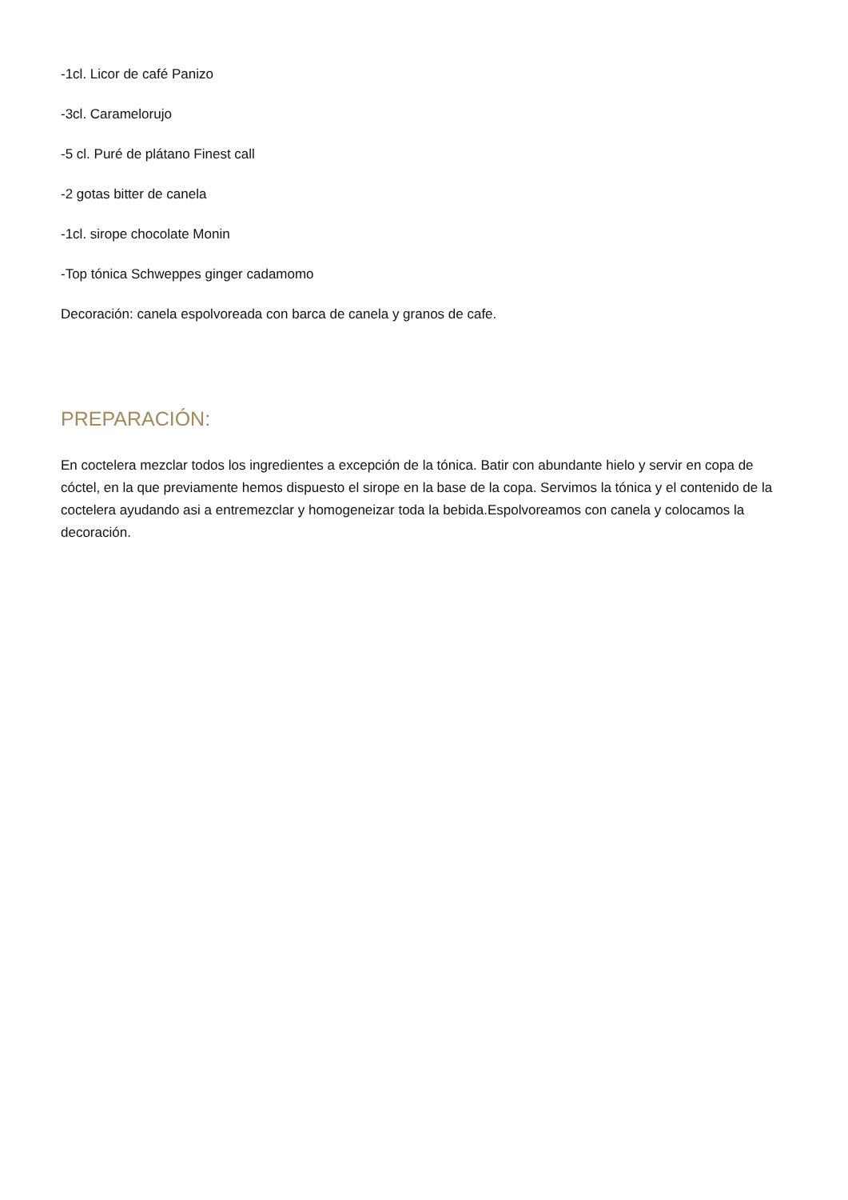-1cl. Licor de café Panizo
-3cl. Caramelorujo
-5 cl. Puré de plátano Finest call
-2 gotas bitter de canela
-1cl. sirope chocolate Monin
-Top tónica Schweppes ginger cadamomo
Decoración: canela espolvoreada con barca de canela y granos de cafe.
PREPARACIÓN:
En coctelera mezclar todos los ingredientes a excepción de la tónica. Batir con abundante hielo y servir en copa de cóctel, en la que previamente hemos dispuesto el sirope en la base de la copa. Servimos la tónica y el contenido de la coctelera ayudando asi a entremezclar y homogeneizar toda la bebida.Espolvoreamos con canela y colocamos la decoración.